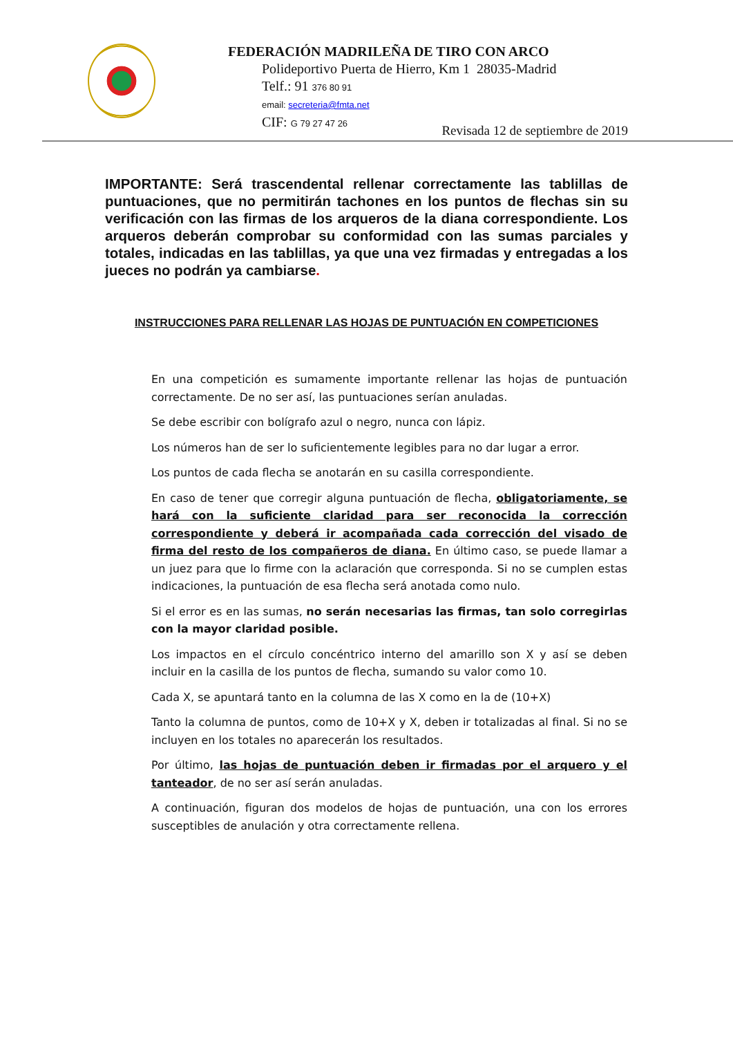FEDERACIÓN MADRILEÑA DE TIRO CON ARCO
Polideportivo Puerta de Hierro, Km 1 28035-Madrid
Telf.: 91 376 80 91
email: secreteria@fmta.net
CIF: G 79 27 47 26
Revisada 12 de septiembre de 2019
IMPORTANTE: Será trascendental rellenar correctamente las tablillas de puntuaciones, que no permitirán tachones en los puntos de flechas sin su verificación con las firmas de los arqueros de la diana correspondiente. Los arqueros deberán comprobar su conformidad con las sumas parciales y totales, indicadas en las tablillas, ya que una vez firmadas y entregadas a los jueces no podrán ya cambiarse.
INSTRUCCIONES PARA RELLENAR LAS HOJAS DE PUNTUACIÓN EN COMPETICIONES
En una competición es sumamente importante rellenar las hojas de puntuación correctamente. De no ser así, las puntuaciones serían anuladas.
Se debe escribir con bolígrafo azul o negro, nunca con lápiz.
Los números han de ser lo suficientemente legibles para no dar lugar a error.
Los puntos de cada flecha se anotarán en su casilla correspondiente.
En caso de tener que corregir alguna puntuación de flecha, obligatoriamente, se hará con la suficiente claridad para ser reconocida la corrección correspondiente y deberá ir acompañada cada corrección del visado de firma del resto de los compañeros de diana. En último caso, se puede llamar a un juez para que lo firme con la aclaración que corresponda. Si no se cumplen estas indicaciones, la puntuación de esa flecha será anotada como nulo.
Si el error es en las sumas, no serán necesarias las firmas, tan solo corregirlas con la mayor claridad posible.
Los impactos en el círculo concéntrico interno del amarillo son X y así se deben incluir en la casilla de los puntos de flecha, sumando su valor como 10.
Cada X, se apuntará tanto en la columna de las X como en la de (10+X)
Tanto la columna de puntos, como de 10+X y X, deben ir totalizadas al final. Si no se incluyen en los totales no aparecerán los resultados.
Por último, las hojas de puntuación deben ir firmadas por el arquero y el tanteador, de no ser así serán anuladas.
A continuación, figuran dos modelos de hojas de puntuación, una con los errores susceptibles de anulación y otra correctamente rellena.